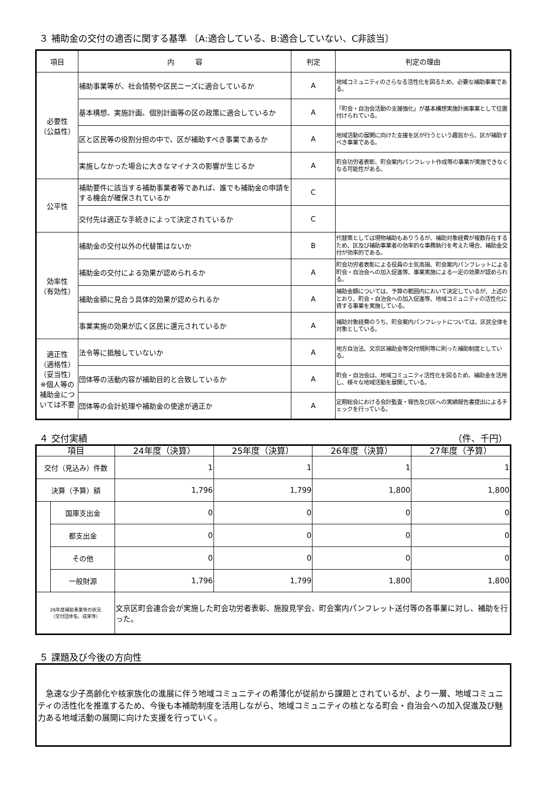３ 補助金の交付の適否に関する基準 〔A:適合している、B:適合していない、C非該当〕
| 項目 | 内 容 | 判定 | 判定の理由 |
| --- | --- | --- | --- |
| 必要性 （公益性） | 補助事業等が、社会情勢や区民ニーズに適合しているか | A | 地域コミュニティのさらなる活性化を図るため、必要な補助事業である。 |
| | 基本構想、実施計画、個別計画等の区の政策に適合しているか | A | 「町会・自治会活動の支援強化」が基本構想実施計画事業として位置付けられている。 |
| | 区と区民等の役割分担の中で、区が補助すべき事業であるか | A | 地域活動の展開に向けた支援を区が行うという趣旨から、区が補助すべき事業である。 |
| | 実施しなかった場合に大きなマイナスの影響が生じるか | A | 町会功労者表彰、町会案内パンフレット作成等の事業が実施できなくなる可能性がある。 |
| 公平性 | 補助要件に該当する補助事業者等であれば、誰でも補助金の申請をする機会が確保されているか | C | |
| | 交付先は適正な手続きによって決定されているか | C | |
| 効率性 （有効性） | 補助金の交付以外の代替策はないか | B | 代替策としては現物補助もありうるが、補助対象経費が複数存在するため、区及び補助事業者の効率的な事務執行を考えた場合、補助金交付が効率的である。 |
| | 補助金の交付による効果が認められるか | A | 町会功労者表彰による役員の士気高揚、町会案内パンフレットによる町会・自治会への加入促進等、事業実施による一定の効果が認められる。 |
| | 補助金額に見合う具体的効果が認められるか | A | 補助金額については、予算の範囲内において決定しているが、上述のとおり、町会・自治会への加入促進等、地域コミュニティの活性化に資する事業を実施している。 |
| | 事業実施の効果が広く区民に還元されているか | A | 補助対象経費のうち、町会案内パンフレットについては、区民全体を対象としている。 |
| 適正性 （適格性） （妥当性） ※個人等の補助金については不要 | 法令等に抵触していないか | A | 地方自治法、文京区補助金等交付規則等に則った補助制度としている。 |
| | 団体等の活動内容が補助目的と合致しているか | A | 町会・自治会は、地域コミュニティ活性化を図るため、補助金を活用し、様々な地域活動を展開している。 |
| | 団体等の会計処理や補助金の使途が適正か | A | 定期総会における会計監査・報告及び区への実績報告書提出によるチェックを行っている。 |
４ 交付実績 （件、千円）
| 項目 | | 24年度（決算） | 25年度（決算） | 26年度（決算） | 27年度（予算） |
| --- | --- | --- | --- | --- | --- |
| 交付（見込み）件数 | | 1 | 1 | 1 | 1 |
| 決算（予算）額 | | 1,796 | 1,799 | 1,800 | 1,800 |
| | 国庫支出金 | 0 | 0 | 0 | 0 |
| | 都支出金 | 0 | 0 | 0 | 0 |
| | その他 | 0 | 0 | 0 | 0 |
| | 一般財源 | 1,796 | 1,799 | 1,800 | 1,800 |
| 26年度補助事業等の状況 （交付団体名、成果等） | | 文京区町会連合会が実施した町会功労者表彰、施設見学会、町会案内パンフレット送付等の各事業に対し、補助を行った。 | | | |
５ 課題及び今後の方向性
　急速な少子高齢化や核家族化の進展に伴う地域コミュニティの希薄化が従前から課題とされているが、より一層、地域コミュニティの活性化を推進するため、今後も本補助制度を活用しながら、地域コミュニティの核となる町会・自治会への加入促進及び魅力ある地域活動の展開に向けた支援を行っていく。